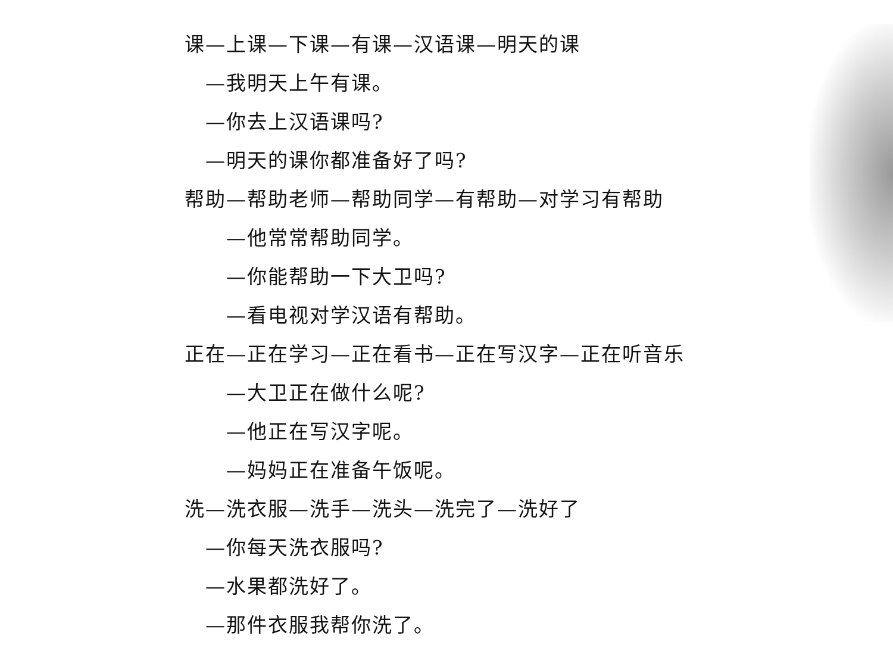课—上课—下课—有课—汉语课—明天的课
—我明天上午有课。
—你去上汉语课吗?
—明天的课你都准备好了吗?
帮助—帮助老师—帮助同学—有帮助—对学习有帮助
—他常常帮助同学。
—你能帮助一下大卫吗?
—看电视对学汉语有帮助。
正在—正在学习—正在看书—正在写汉字—正在听音乐
—大卫正在做什么呢?
—他正在写汉字呢。
—妈妈正在准备午饭呢。
洗—洗衣服—洗手—洗头—洗完了—洗好了
—你每天洗衣服吗?
—水果都洗好了。
—那件衣服我帮你洗了。